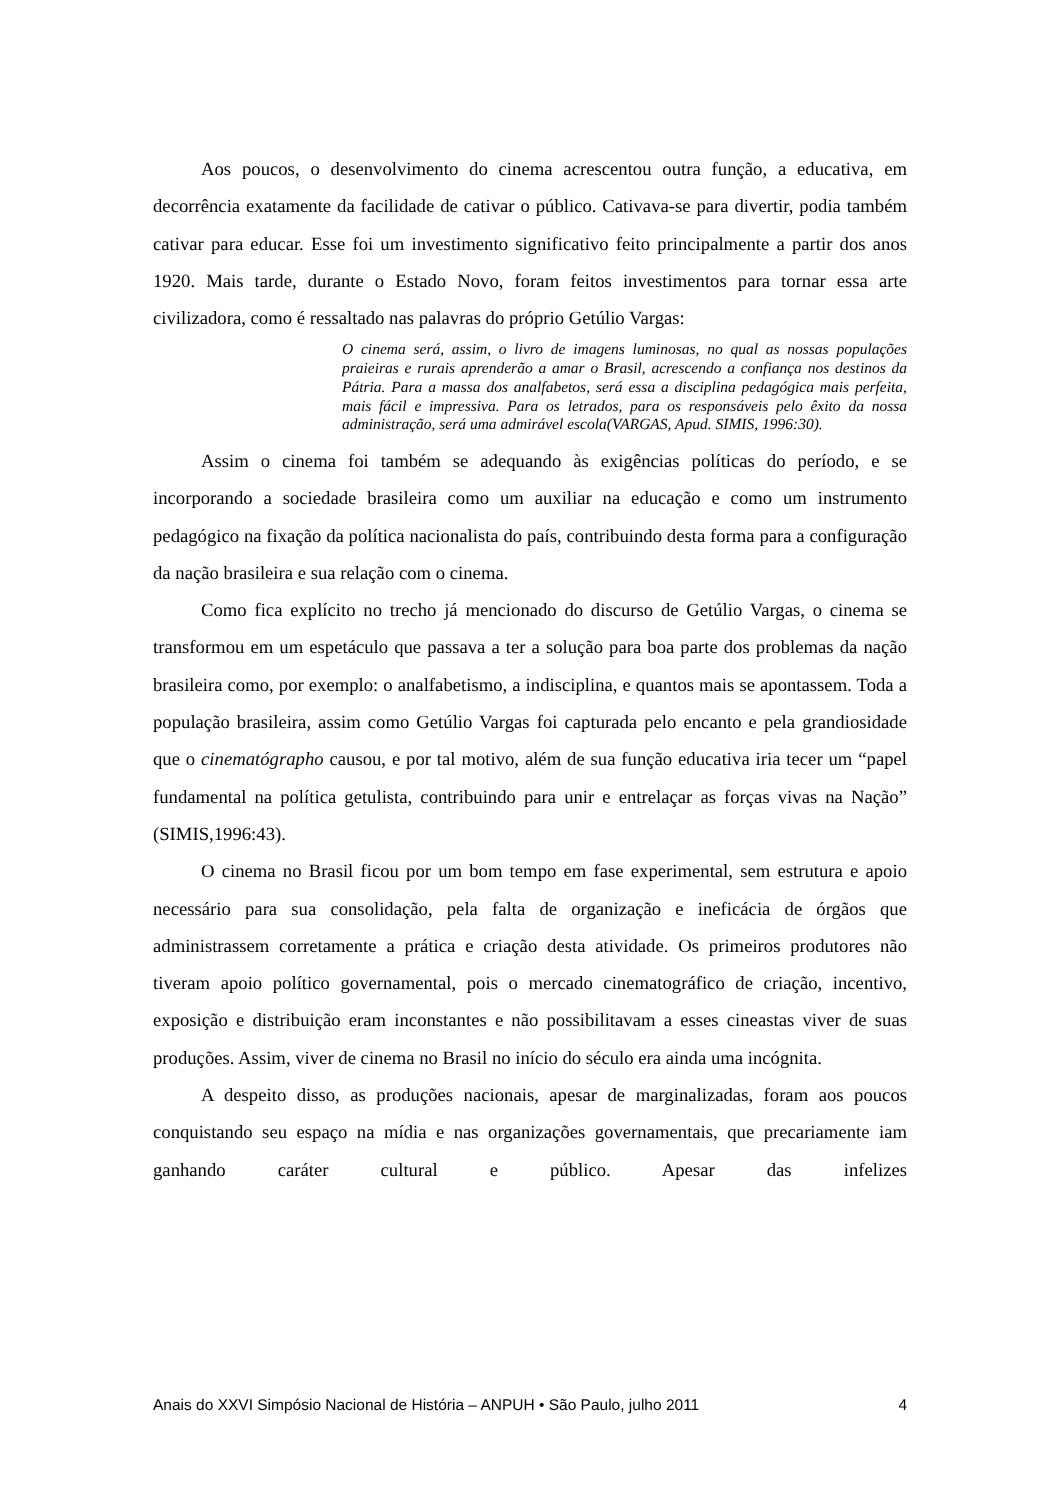Aos poucos, o desenvolvimento do cinema acrescentou outra função, a educativa, em decorrência exatamente da facilidade de cativar o público. Cativava-se para divertir, podia também cativar para educar. Esse foi um investimento significativo feito principalmente a partir dos anos 1920. Mais tarde, durante o Estado Novo, foram feitos investimentos para tornar essa arte civilizadora, como é ressaltado nas palavras do próprio Getúlio Vargas:
O cinema será, assim, o livro de imagens luminosas, no qual as nossas populações praieiras e rurais aprenderão a amar o Brasil, acrescendo a confiança nos destinos da Pátria. Para a massa dos analfabetos, será essa a disciplina pedagógica mais perfeita, mais fácil e impressiva. Para os letrados, para os responsáveis pelo êxito da nossa administração, será uma admirável escola(VARGAS, Apud. SIMIS, 1996:30).
Assim o cinema foi também se adequando às exigências políticas do período, e se incorporando a sociedade brasileira como um auxiliar na educação e como um instrumento pedagógico na fixação da política nacionalista do país, contribuindo desta forma para a configuração da nação brasileira e sua relação com o cinema.
Como fica explícito no trecho já mencionado do discurso de Getúlio Vargas, o cinema se transformou em um espetáculo que passava a ter a solução para boa parte dos problemas da nação brasileira como, por exemplo: o analfabetismo, a indisciplina, e quantos mais se apontassem. Toda a população brasileira, assim como Getúlio Vargas foi capturada pelo encanto e pela grandiosidade que o cinematógrapho causou, e por tal motivo, além de sua função educativa iria tecer um “papel fundamental na política getulista, contribuindo para unir e entrelaçar as forças vivas na Nação” (SIMIS,1996:43).
O cinema no Brasil ficou por um bom tempo em fase experimental, sem estrutura e apoio necessário para sua consolidação, pela falta de organização e ineficácia de órgãos que administrassem corretamente a prática e criação desta atividade. Os primeiros produtores não tiveram apoio político governamental, pois o mercado cinematográfico de criação, incentivo, exposição e distribuição eram inconstantes e não possibilitavam a esses cineastas viver de suas produções. Assim, viver de cinema no Brasil no início do século era ainda uma incógnita.
A despeito disso, as produções nacionais, apesar de marginalizadas, foram aos poucos conquistando seu espaço na mídia e nas organizações governamentais, que precariamente iam ganhando caráter cultural e público. Apesar das infelizes
Anais do XXVI Simpósio Nacional de História – ANPUH • São Paulo, julho 2011 4